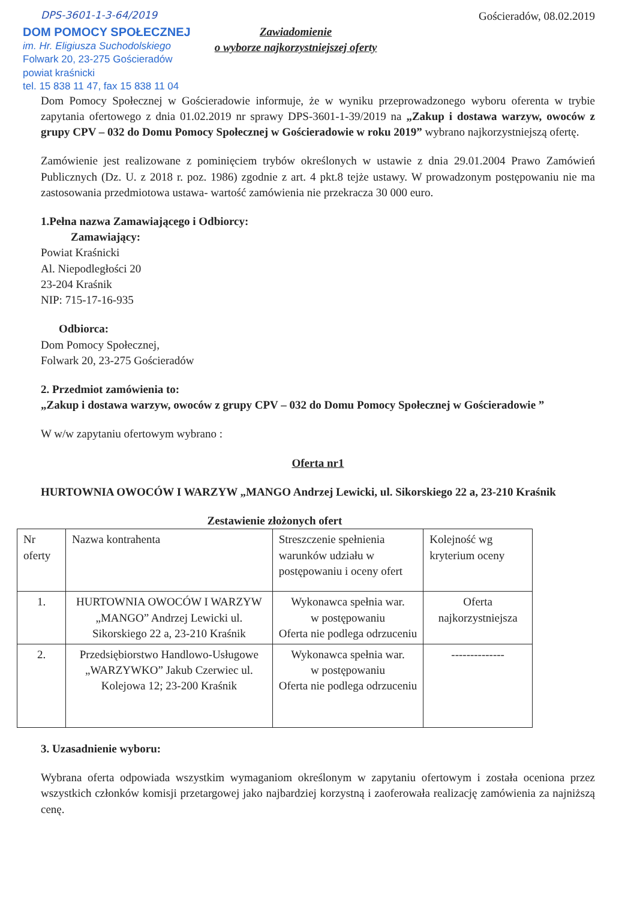DPS-3601-1-3-64/2019 Gościeradów, 08.02.2019
DOM POMOCY SPOŁECZNEJ
im. Hr. Eligiusza Suchodolskiego
Folwark 20, 23-275 Gościeradów
powiat kraśnicki
tel. 15 838 11 47, fax 15 838 11 04
Zawiadomienie
o wyborze najkorzystniejszej oferty
Dom Pomocy Społecznej w Gościeradowie informuje, że w wyniku przeprowadzonego wyboru oferenta w trybie zapytania ofertowego z dnia 01.02.2019 nr sprawy DPS-3601-1-39/2019 na „Zakup i dostawa warzyw, owoców z grupy CPV – 032 do Domu Pomocy Społecznej w Gościeradowie w roku 2019” wybrano najkorzystniejszą ofertę.
Zamówienie jest realizowane z pominięciem trybów określonych w ustawie z dnia 29.01.2004 Prawo Zamówień Publicznych (Dz. U. z 2018 r. poz. 1986) zgodnie z art. 4 pkt.8 tejże ustawy. W prowadzonym postępowaniu nie ma zastosowania przedmiotowa ustawa- wartość zamówienia nie przekracza 30 000 euro.
1.Pełna nazwa Zamawiającego i Odbiorcy:
Zamawiający:
Powiat Kraśnicki
Al. Niepodległości 20
23-204 Kraśnik
NIP: 715-17-16-935
Odbiorca:
Dom Pomocy Społecznej,
Folwark 20, 23-275 Gościeradów
2. Przedmiot zamówienia to:
„Zakup i dostawa warzyw, owoców z grupy CPV – 032 do Domu Pomocy Społecznej w Gościeradowie ”
W w/w zapytaniu ofertowym wybrano :
Oferta nr1
HURTOWNIA OWOCÓW I WARZYW „MANGO Andrzej Lewicki, ul. Sikorskiego 22 a, 23-210 Kraśnik
Zestawienie złożonych ofert
| Nr oferty | Nazwa kontrahenta | Streszczenie spełnienia warunków udziału w postępowaniu i oceny ofert | Kolejność wg kryterium oceny |
| 1. | HURTOWNIA OWOCÓW I WARZYW „MANGO” Andrzej Lewicki ul. Sikorskiego 22 a, 23-210 Kraśnik | Wykonawca spełnia war. w postępowaniu Oferta nie podlega odrzuceniu | Oferta najkorzystniejsza |
| 2. | Przedsiębiorstwo Handlowo-Usługowe „WARZYWKO” Jakub Czerwiec ul. Kolejowa 12; 23-200 Kraśnik | Wykonawca spełnia war. w postępowaniu Oferta nie podlega odrzuceniu | -------------- |
3. Uzasadnienie wyboru:
Wybrana oferta odpowiada wszystkim wymaganiom określonym w zapytaniu ofertowym i została oceniona przez wszystkich członków komisji przetargowej jako najbardziej korzystną i zaoferowała realizację zamówienia za najniższą cenę.